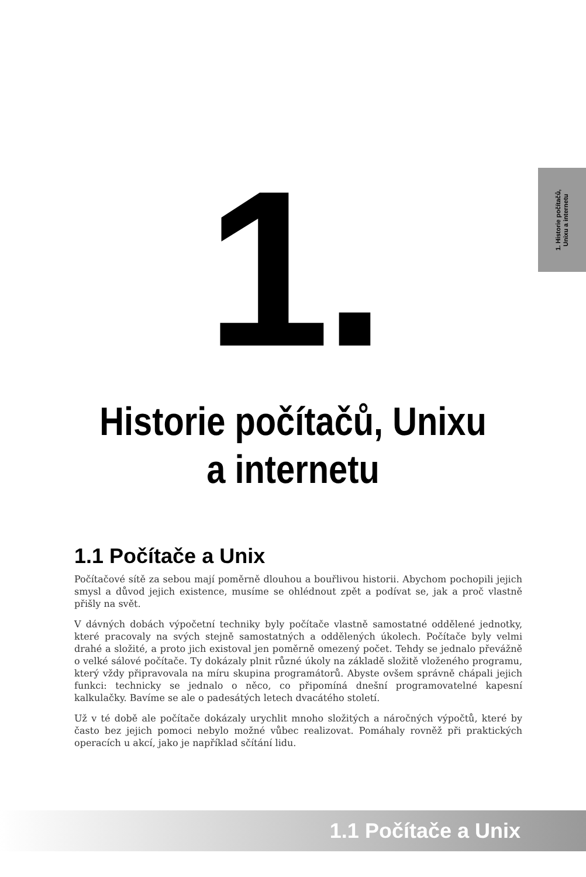1. Historie počítačů,
Unixu a internetu
1.
Historie počítačů, Unixu
a internetu
1.1 Počítače a Unix
Počítačové sítě za sebou mají poměrně dlouhou a bouřlivou historii. Abychom pochopili jejich smysl a důvod jejich existence, musíme se ohlédnout zpět a podívat se, jak a proč vlastně přišly na svět.
V dávných dobách výpočetní techniky byly počítače vlastně samostatné oddělené jednotky, které pracovaly na svých stejně samostatných a oddělených úkolech. Počítače byly velmi drahé a složité, a proto jich existoval jen poměrně omezený počet. Tehdy se jednalo převážně o velké sálové počítače. Ty dokázaly plnit různé úkoly na základě složitě vloženého programu, který vždy připravovala na míru skupina programátorů. Abyste ovšem správně chápali jejich funkci: technicky se jednalo o něco, co připomíná dnešní programovatelné kapesní kalkulačky. Bavíme se ale o padesátých letech dvacátého století.
Už v té době ale počítače dokázaly urychlit mnoho složitých a náročných výpočtů, které by často bez jejich pomoci nebylo možné vůbec realizovat. Pomáhaly rovněž při praktických operacích u akcí, jako je například sčítání lidu.
1.1 Počítače a Unix